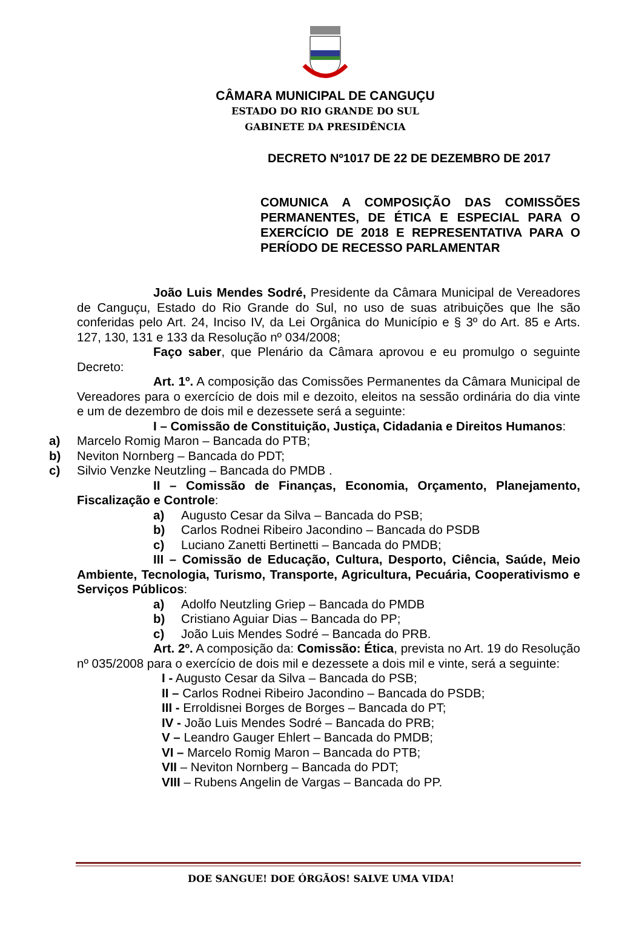CÂMARA MUNICIPAL DE CANGUÇU
ESTADO DO RIO GRANDE DO SUL
GABINETE DA PRESIDÊNCIA
DECRETO Nº1017 DE 22 DE DEZEMBRO DE 2017
COMUNICA A COMPOSIÇÃO DAS COMISSÕES PERMANENTES, DE ÉTICA E ESPECIAL PARA O EXERCÍCIO DE 2018 E REPRESENTATIVA PARA O PERÍODO DE RECESSO PARLAMENTAR
João Luis Mendes Sodré, Presidente da Câmara Municipal de Vereadores de Canguçu, Estado do Rio Grande do Sul, no uso de suas atribuições que lhe são conferidas pelo Art. 24, Inciso IV, da Lei Orgânica do Município e § 3º do Art. 85 e Arts. 127, 130, 131 e 133 da Resolução nº 034/2008;
Faço saber, que Plenário da Câmara aprovou e eu promulgo o seguinte Decreto:
Art. 1º. A composição das Comissões Permanentes da Câmara Municipal de Vereadores para o exercício de dois mil e dezoito, eleitos na sessão ordinária do dia vinte e um de dezembro de dois mil e dezessete será a seguinte:
I – Comissão de Constituição, Justiça, Cidadania e Direitos Humanos:
a) Marcelo Romig Maron – Bancada do PTB;
b) Neviton Nornberg – Bancada do PDT;
c) Silvio Venzke Neutzling – Bancada do PMDB .
II – Comissão de Finanças, Economia, Orçamento, Planejamento, Fiscalização e Controle:
a) Augusto Cesar da Silva – Bancada do PSB;
b) Carlos Rodnei Ribeiro Jacondino – Bancada do PSDB
c) Luciano Zanetti Bertinetti – Bancada do PMDB;
III – Comissão de Educação, Cultura, Desporto, Ciência, Saúde, Meio Ambiente, Tecnologia, Turismo, Transporte, Agricultura, Pecuária, Cooperativismo e Serviços Públicos:
a) Adolfo Neutzling Griep – Bancada do PMDB
b) Cristiano Aguiar Dias – Bancada do PP;
c) João Luis Mendes Sodré – Bancada do PRB.
Art. 2º. A composição da: Comissão: Ética, prevista no Art. 19 do Resolução nº 035/2008 para o exercício de dois mil e dezessete a dois mil e vinte, será a seguinte:
I - Augusto Cesar da Silva – Bancada do PSB;
II – Carlos Rodnei Ribeiro Jacondino – Bancada do PSDB;
III - Erroldisnei Borges de Borges – Bancada do PT;
IV - João Luis Mendes Sodré – Bancada do PRB;
V – Leandro Gauger Ehlert – Bancada do PMDB;
VI – Marcelo Romig Maron – Bancada do PTB;
VII – Neviton Nornberg – Bancada do PDT;
VIII – Rubens Angelin de Vargas – Bancada do PP.
DOE SANGUE! DOE ÓRGÃOS! SALVE UMA VIDA!